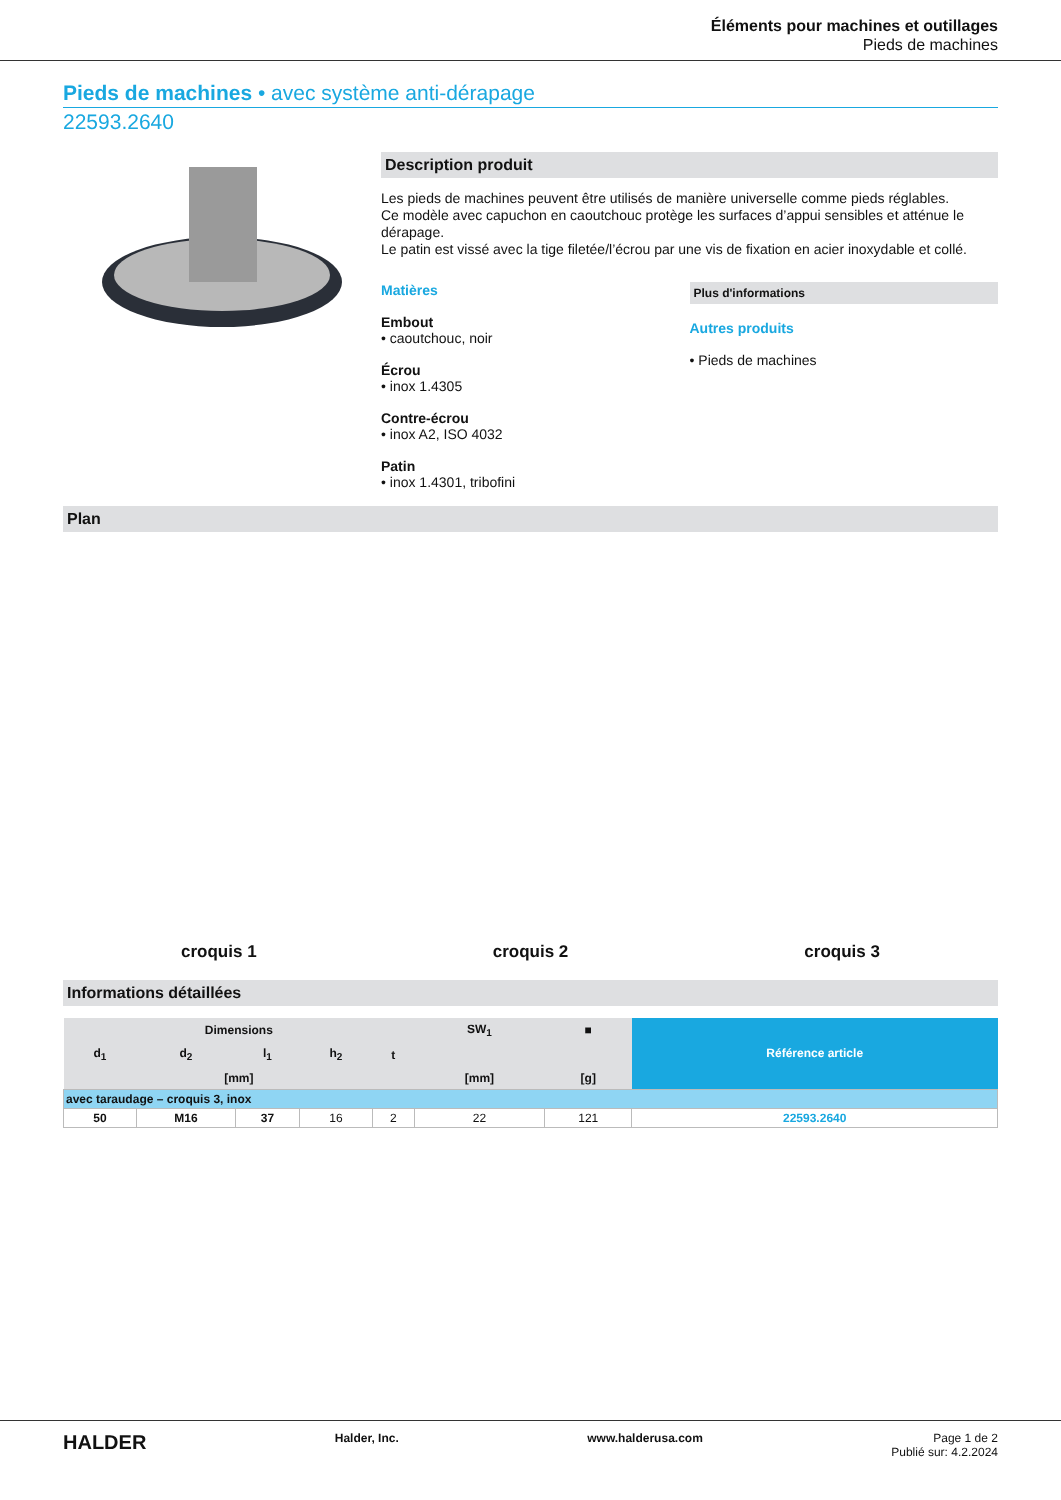Éléments pour machines et outillages
Pieds de machines
Pieds de machines • avec système anti-dérapage
22593.2640
Description produit
Les pieds de machines peuvent être utilisés de manière universelle comme pieds réglables.
Ce modèle avec capuchon en caoutchouc protège les surfaces d’appui sensibles et atténue le dérapage.
Le patin est vissé avec la tige filetée/l’écrou par une vis de fixation en acier inoxydable et collé.
Matières
Embout
• caoutchouc, noir
Écrou
• inox 1.4305
Contre-écrou
• inox A2, ISO 4032
Patin
• inox 1.4301, tribofini
Plus d'informations
Autres produits
• Pieds de machines
Plan
croquis 1
croquis 2
croquis 3
Informations détaillées
| Dimensions | | | | | SW<sub>1</sub> | ■ | Référence article |
| --- | --- | --- | --- | --- | --- | --- | --- |
| d<sub>1</sub> | d<sub>2</sub> | l<sub>1</sub> | h<sub>2</sub> | t | | | |
| [mm] | | | | | [mm] | [g] | |
| avec taraudage – croquis 3, inox | | | | | | | |
| 50 | M16 | 37 | 16 | 2 | 22 | 121 | 22593.2640 |
HALDER Halder, Inc. www.halderusa.com Page 1 de 2
Publié sur: 4.2.2024